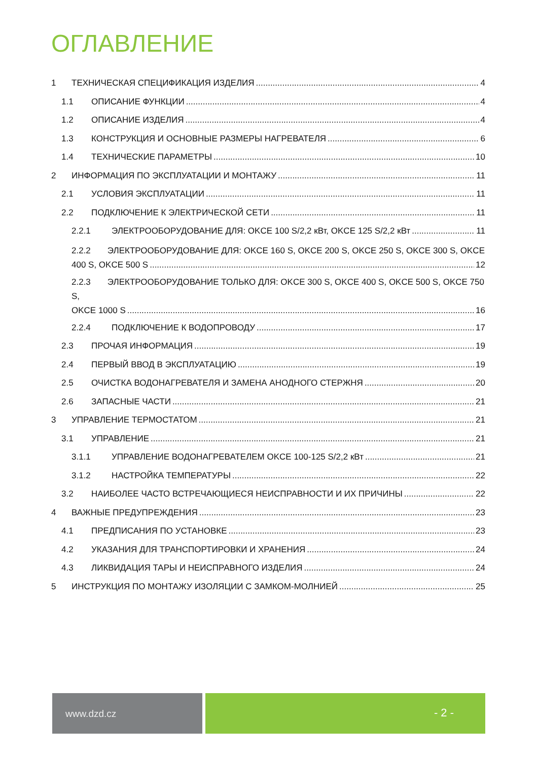ОГЛАВЛЕНИЕ
1 ТЕХНИЧЕСКАЯ СПЕЦИФИКАЦИЯ ИЗДЕЛИЯ 4
1.1 ОПИСАНИЕ ФУНКЦИИ 4
1.2 ОПИСАНИЕ ИЗДЕЛИЯ 4
1.3 КОНСТРУКЦИЯ И ОСНОВНЫЕ РАЗМЕРЫ НАГРЕВАТЕЛЯ 6
1.4 ТЕХНИЧЕСКИЕ ПАРАМЕТРЫ 10
2 ИНФОРМАЦИЯ ПО ЭКСПЛУАТАЦИИ И МОНТАЖУ 11
2.1 УСЛОВИЯ ЭКСПЛУАТАЦИИ 11
2.2 ПОДКЛЮЧЕНИЕ К ЭЛЕКТРИЧЕСКОЙ СЕТИ 11
2.2.1 ЭЛЕКТРООБОРУДОВАНИЕ ДЛЯ: OKCE 100 S/2,2 кВт, OKCE 125 S/2,2 кВт 11
2.2.2 ЭЛЕКТРООБОРУДОВАНИЕ ДЛЯ: OKCE 160 S, OKCE 200 S, OKCE 250 S, OKCE 300 S, OKCE
400 S, OKCE 500 S 12
2.2.3 ЭЛЕКТРООБОРУДОВАНИЕ ТОЛЬКО ДЛЯ: OKCE 300 S, OKCE 400 S, OKCE 500 S, OKCE 750 S,
OKCE 1000 S 16
2.2.4 ПОДКЛЮЧЕНИЕ К ВОДОПРОВОДУ 17
2.3 ПРОЧАЯ ИНФОРМАЦИЯ 19
2.4 ПЕРВЫЙ ВВОД В ЭКСПЛУАТАЦИЮ 19
2.5 ОЧИСТКА ВОДОНАГРЕВАТЕЛЯ И ЗАМЕНА АНОДНОГО СТЕРЖНЯ 20
2.6 ЗАПАСНЫЕ ЧАСТИ 21
3 УПРАВЛЕНИЕ ТЕРМОСТАТОМ 21
3.1 УПРАВЛЕНИЕ 21
3.1.1 УПРАВЛЕНИЕ ВОДОНАГРЕВАТЕЛЕМ OKCE 100-125 S/2,2 кВт 21
3.1.2 НАСТРОЙКА ТЕМПЕРАТУРЫ 22
3.2 НАИБОЛЕЕ ЧАСТО ВСТРЕЧАЮЩИЕСЯ НЕИСПРАВНОСТИ И ИХ ПРИЧИНЫ 22
4 ВАЖНЫЕ ПРЕДУПРЕЖДЕНИЯ 23
4.1 ПРЕДПИСАНИЯ ПО УСТАНОВКЕ 23
4.2 УКАЗАНИЯ ДЛЯ ТРАНСПОРТИРОВКИ И ХРАНЕНИЯ 24
4.3 ЛИКВИДАЦИЯ ТАРЫ И НЕИСПРАВНОГО ИЗДЕЛИЯ 24
5 ИНСТРУКЦИЯ ПО МОНТАЖУ ИЗОЛЯЦИИ С ЗАМКОМ-МОЛНИЕЙ 25
www.dzd.cz
- 2 -